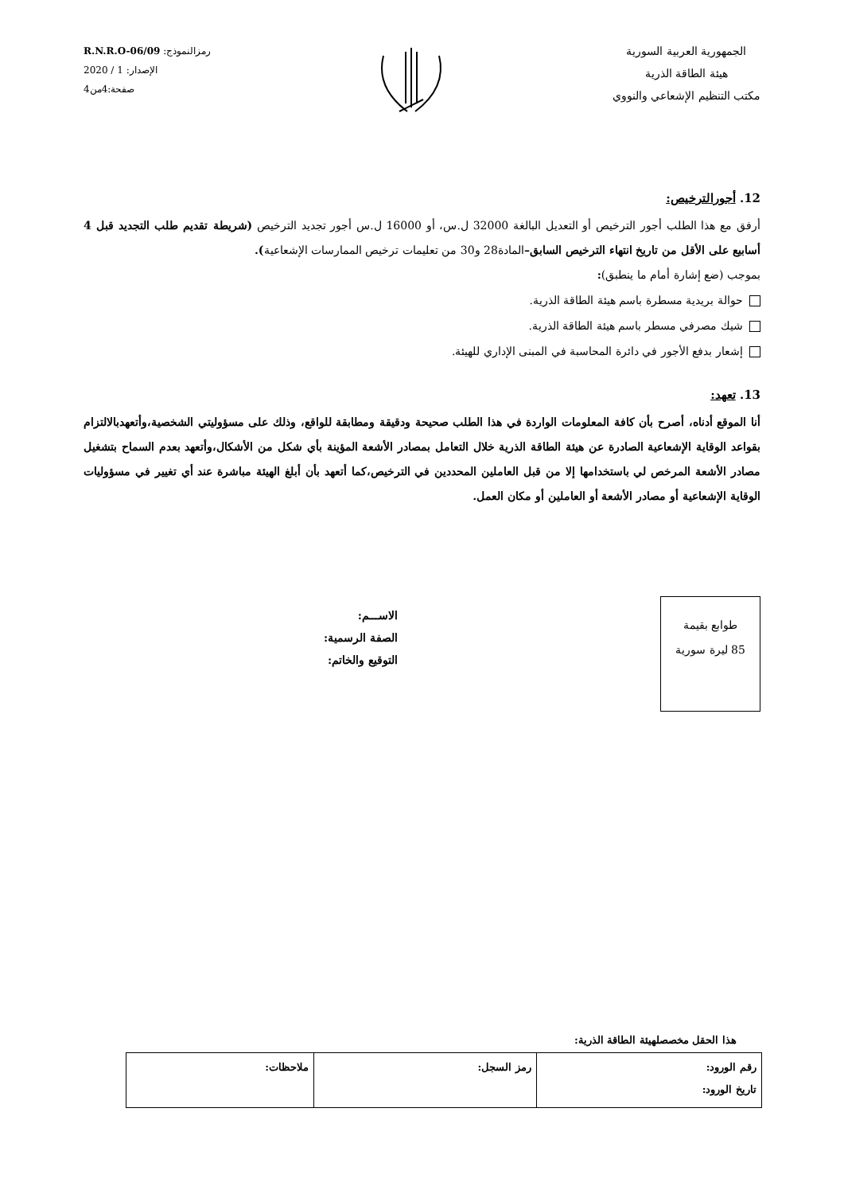الجمهورية العربية السورية
هيئة الطاقة الذرية
مكتب التنظيم الإشعاعي والنووي
رمزالنموذج: R.N.R.O-06/09
الإصدار: 1 / 2020
صفحة:4من4
12. أجورالترخيص:
أرفق مع هذا الطلب أجور الترخيص أو التعديل البالغة 32000 ل.س، أو 16000 ل.س أجور تجديد الترخيص (شريطة تقديم طلب التجديد قبل 4 أسابيع على الأقل من تاريخ انتهاء الترخيص السابق–المادة28 و30 من تعليمات ترخيص الممارسات الإشعاعية).
بموجب (ضع إشارة أمام ما ينطبق):
حوالة بريدية مسطرة باسم هيئة الطاقة الذرية.
شيك مصرفي مسطر باسم هيئة الطاقة الذرية.
إشعار بدفع الأجور في دائرة المحاسبة في المبنى الإداري للهيئة.
13. تعهد:
أنا الموقع أدناه، أصرح بأن كافة المعلومات الواردة في هذا الطلب صحيحة ودقيقة ومطابقة للواقع، وذلك على مسؤوليتي الشخصية،وأتعهدبالالتزام بقواعد الوقاية الإشعاعية الصادرة عن هيئة الطاقة الذرية خلال التعامل بمصادر الأشعة المؤينة بأي شكل من الأشكال،وأتعهد بعدم السماح بتشغيل مصادر الأشعة المرخص لي باستخدامها إلا من قبل العاملين المحددين في الترخيص،كما أتعهد بأن أبلغ الهيئة مباشرة عند أي تغيير في مسؤوليات الوقاية الإشعاعية أو مصادر الأشعة أو العاملين أو مكان العمل.
طوابع بقيمة
85 ليرة سورية
الاســـم:
الصفة الرسمية:
التوقيع والخاتم:
هذا الحقل مخصصلهيئة الطاقة الذرية:
| رقم الورود: تاريخ الورود: | رمز السجل: | ملاحظات: |